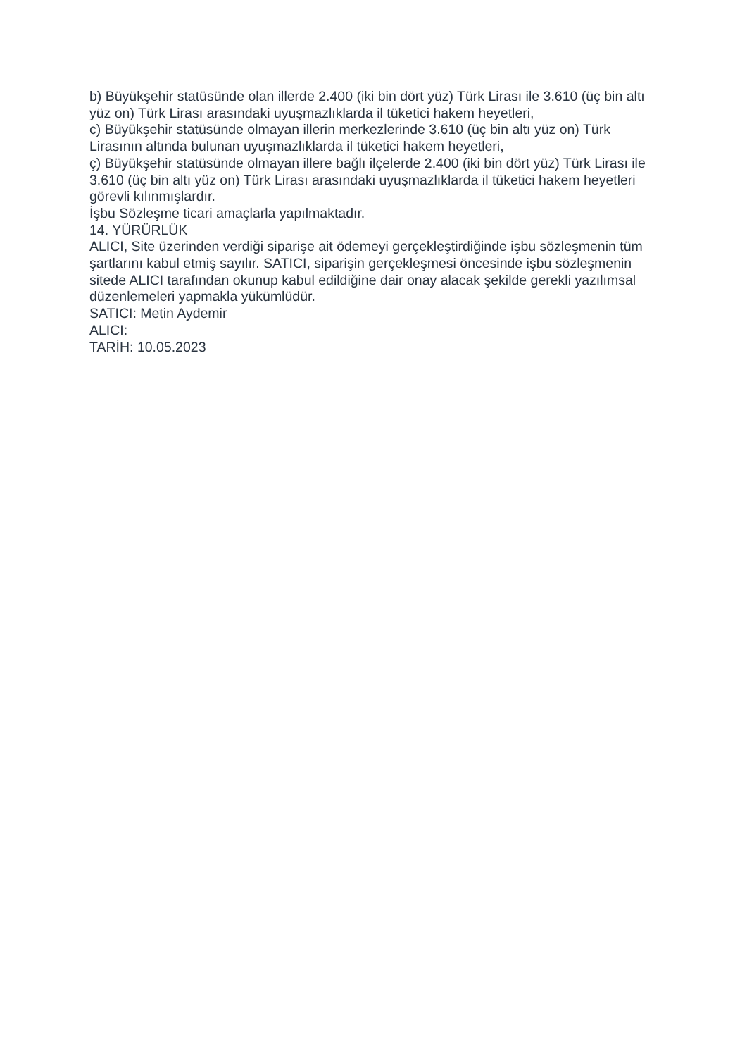b) Büyükşehir statüsünde olan illerde 2.400 (iki bin dört yüz) Türk Lirası ile 3.610 (üç bin altı yüz on) Türk Lirası arasındaki uyuşmazlıklarda il tüketici hakem heyetleri,
c) Büyükşehir statüsünde olmayan illerin merkezlerinde 3.610 (üç bin altı yüz on) Türk Lirasının altında bulunan uyuşmazlıklarda il tüketici hakem heyetleri,
ç) Büyükşehir statüsünde olmayan illere bağlı ilçelerde 2.400 (iki bin dört yüz) Türk Lirası ile 3.610 (üç bin altı yüz on) Türk Lirası arasındaki uyuşmazlıklarda il tüketici hakem heyetleri görevli kılınmışlardır.
İşbu Sözleşme ticari amaçlarla yapılmaktadır.
14. YÜRÜRLÜK
ALICI, Site üzerinden verdiği siparişe ait ödemeyi gerçekleştirdiğinde işbu sözleşmenin tüm şartlarını kabul etmiş sayılır. SATICI, siparişin gerçekleşmesi öncesinde işbu sözleşmenin sitede ALICI tarafından okunup kabul edildiğine dair onay alacak şekilde gerekli yazılımsal düzenlemeleri yapmakla yükümlüdür.
SATICI: Metin Aydemir
ALICI:
TARİH: 10.05.2023